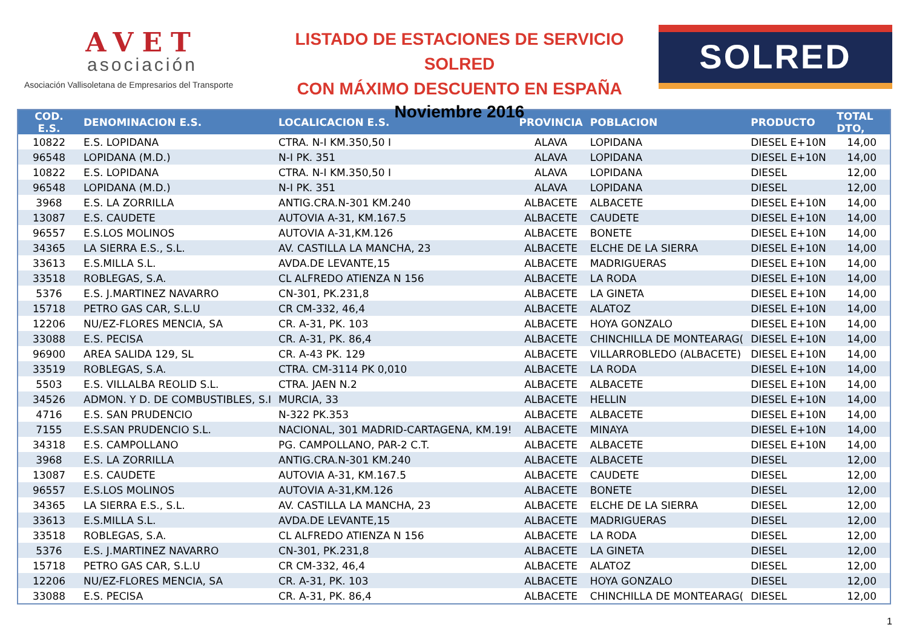AVET
asociación
Asociación Vallisoletana de Empresarios del Transporte
LISTADO DE ESTACIONES DE SERVICIO SOLRED
CON MÁXIMO DESCUENTO EN ESPAÑA
Noviembre 2016
SOLRED
| COD. E.S. | DENOMINACION E.S. | LOCALICACION E.S. | PROVINCIA | POBLACION | PRODUCTO | TOTAL DTO, |
| --- | --- | --- | --- | --- | --- | --- |
| 10822 | E.S. LOPIDANA | CTRA. N-I KM.350,50 I | ALAVA | LOPIDANA | DIESEL E+10N | 14,00 |
| 96548 | LOPIDANA (M.D.) | N-I PK. 351 | ALAVA | LOPIDANA | DIESEL E+10N | 14,00 |
| 10822 | E.S. LOPIDANA | CTRA. N-I KM.350,50 I | ALAVA | LOPIDANA | DIESEL | 12,00 |
| 96548 | LOPIDANA (M.D.) | N-I PK. 351 | ALAVA | LOPIDANA | DIESEL | 12,00 |
| 3968 | E.S. LA ZORRILLA | ANTIG.CRA.N-301 KM.240 | ALBACETE | ALBACETE | DIESEL E+10N | 14,00 |
| 13087 | E.S. CAUDETE | AUTOVIA A-31, KM.167.5 | ALBACETE | CAUDETE | DIESEL E+10N | 14,00 |
| 96557 | E.S.LOS MOLINOS | AUTOVIA A-31,KM.126 | ALBACETE | BONETE | DIESEL E+10N | 14,00 |
| 34365 | LA SIERRA E.S., S.L. | AV. CASTILLA LA MANCHA, 23 | ALBACETE | ELCHE DE LA SIERRA | DIESEL E+10N | 14,00 |
| 33613 | E.S.MILLA S.L. | AVDA.DE LEVANTE,15 | ALBACETE | MADRIGUERAS | DIESEL E+10N | 14,00 |
| 33518 | ROBLEGAS, S.A. | CL ALFREDO ATIENZA N 156 | ALBACETE | LA RODA | DIESEL E+10N | 14,00 |
| 5376 | E.S. J.MARTINEZ NAVARRO | CN-301, PK.231,8 | ALBACETE | LA GINETA | DIESEL E+10N | 14,00 |
| 15718 | PETRO GAS CAR, S.L.U | CR CM-332, 46,4 | ALBACETE | ALATOZ | DIESEL E+10N | 14,00 |
| 12206 | NU/EZ-FLORES MENCIA, SA | CR. A-31, PK. 103 | ALBACETE | HOYA GONZALO | DIESEL E+10N | 14,00 |
| 33088 | E.S. PECISA | CR. A-31, PK. 86,4 | ALBACETE | CHINCHILLA DE MONTEARAG( | DIESEL E+10N | 14,00 |
| 96900 | AREA SALIDA 129, SL | CR. A-43 PK. 129 | ALBACETE | VILLARROBLEDO (ALBACETE) | DIESEL E+10N | 14,00 |
| 33519 | ROBLEGAS, S.A. | CTRA. CM-3114 PK 0,010 | ALBACETE | LA RODA | DIESEL E+10N | 14,00 |
| 5503 | E.S. VILLALBA REOLID S.L. | CTRA. JAEN N.2 | ALBACETE | ALBACETE | DIESEL E+10N | 14,00 |
| 34526 | ADMON. Y D. DE COMBUSTIBLES, S.I | MURCIA, 33 | ALBACETE | HELLIN | DIESEL E+10N | 14,00 |
| 4716 | E.S. SAN PRUDENCIO | N-322 PK.353 | ALBACETE | ALBACETE | DIESEL E+10N | 14,00 |
| 7155 | E.S.SAN PRUDENCIO S.L. | NACIONAL, 301 MADRID-CARTAGENA, KM.19! | ALBACETE | MINAYA | DIESEL E+10N | 14,00 |
| 34318 | E.S. CAMPOLLANO | PG. CAMPOLLANO, PAR-2 C.T. | ALBACETE | ALBACETE | DIESEL E+10N | 14,00 |
| 3968 | E.S. LA ZORRILLA | ANTIG.CRA.N-301 KM.240 | ALBACETE | ALBACETE | DIESEL | 12,00 |
| 13087 | E.S. CAUDETE | AUTOVIA A-31, KM.167.5 | ALBACETE | CAUDETE | DIESEL | 12,00 |
| 96557 | E.S.LOS MOLINOS | AUTOVIA A-31,KM.126 | ALBACETE | BONETE | DIESEL | 12,00 |
| 34365 | LA SIERRA E.S., S.L. | AV. CASTILLA LA MANCHA, 23 | ALBACETE | ELCHE DE LA SIERRA | DIESEL | 12,00 |
| 33613 | E.S.MILLA S.L. | AVDA.DE LEVANTE,15 | ALBACETE | MADRIGUERAS | DIESEL | 12,00 |
| 33518 | ROBLEGAS, S.A. | CL ALFREDO ATIENZA N 156 | ALBACETE | LA RODA | DIESEL | 12,00 |
| 5376 | E.S. J.MARTINEZ NAVARRO | CN-301, PK.231,8 | ALBACETE | LA GINETA | DIESEL | 12,00 |
| 15718 | PETRO GAS CAR, S.L.U | CR CM-332, 46,4 | ALBACETE | ALATOZ | DIESEL | 12,00 |
| 12206 | NU/EZ-FLORES MENCIA, SA | CR. A-31, PK. 103 | ALBACETE | HOYA GONZALO | DIESEL | 12,00 |
| 33088 | E.S. PECISA | CR. A-31, PK. 86,4 | ALBACETE | CHINCHILLA DE MONTEARAG( | DIESEL | 12,00 |
1